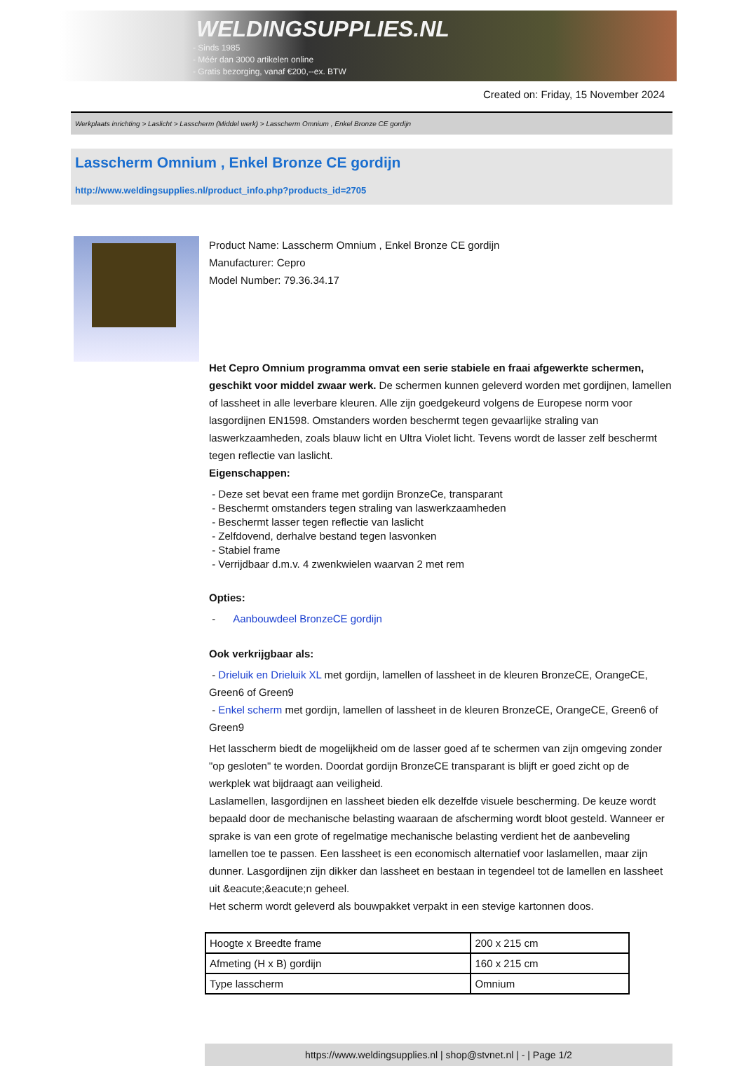WELDINGSUPPLIES.NL
- Sinds 1985
- Méér dan 3000 artikelen online
- Gratis bezorging, vanaf €200,--ex. BTW
Created on: Friday, 15 November 2024
Werkplaats inrichting > Laslicht > Lasscherm (Middel werk) > Lasscherm Omnium , Enkel Bronze CE gordijn
Lasscherm Omnium , Enkel Bronze CE gordijn
http://www.weldingsupplies.nl/product_info.php?products_id=2705
Product Name: Lasscherm Omnium , Enkel Bronze CE gordijn
Manufacturer: Cepro
Model Number: 79.36.34.17
Het Cepro Omnium programma omvat een serie stabiele en fraai afgewerkte schermen, geschikt voor middel zwaar werk. De schermen kunnen geleverd worden met gordijnen, lamellen of lassheet in alle leverbare kleuren. Alle zijn goedgekeurd volgens de Europese norm voor lasgordijnen EN1598. Omstanders worden beschermt tegen gevaarlijke straling van laswerkzaamheden, zoals blauw licht en Ultra Violet licht. Tevens wordt de lasser zelf beschermt tegen reflectie van laslicht.
Eigenschappen:
- Deze set bevat een frame met gordijn BronzeCe, transparant
- Beschermt omstanders tegen straling van laswerkzaamheden
- Beschermt lasser tegen reflectie van laslicht
- Zelfdovend, derhalve bestand tegen lasvonken
- Stabiel frame
- Verrijdbaar d.m.v. 4 zwenkwielen waarvan 2 met rem
Opties:
- Aanbouwdeel BronzeCE gordijn
Ook verkrijgbaar als:
- Drieluik en Drieluik XL met gordijn, lamellen of lassheet in de kleuren BronzeCE, OrangeCE, Green6 of Green9
- Enkel scherm met gordijn, lamellen of lassheet in de kleuren BronzeCE, OrangeCE, Green6 of Green9
Het lasscherm biedt de mogelijkheid om de lasser goed af te schermen van zijn omgeving zonder "op gesloten" te worden. Doordat gordijn BronzeCE transparant is blijft er goed zicht op de werkplek wat bijdraagt aan veiligheid.
Laslamellen, lasgordijnen en lassheet bieden elk dezelfde visuele bescherming. De keuze wordt bepaald door de mechanische belasting waaraan de afscherming wordt bloot gesteld. Wanneer er sprake is van een grote of regelmatige mechanische belasting verdient het de aanbeveling lamellen toe te passen. Een lassheet is een economisch alternatief voor laslamellen, maar zijn dunner. Lasgordijnen zijn dikker dan lassheet en bestaan in tegendeel tot de lamellen en lassheet uit &eacute;&eacute;n geheel.
Het scherm wordt geleverd als bouwpakket verpakt in een stevige kartonnen doos.
| Hoogte x Breedte frame | 200 x 215 cm |
| Afmeting (H x B) gordijn | 160 x 215 cm |
| Type lasscherm | Omnium |
https://www.weldingsupplies.nl | shop@stvnet.nl | - | Page 1/2